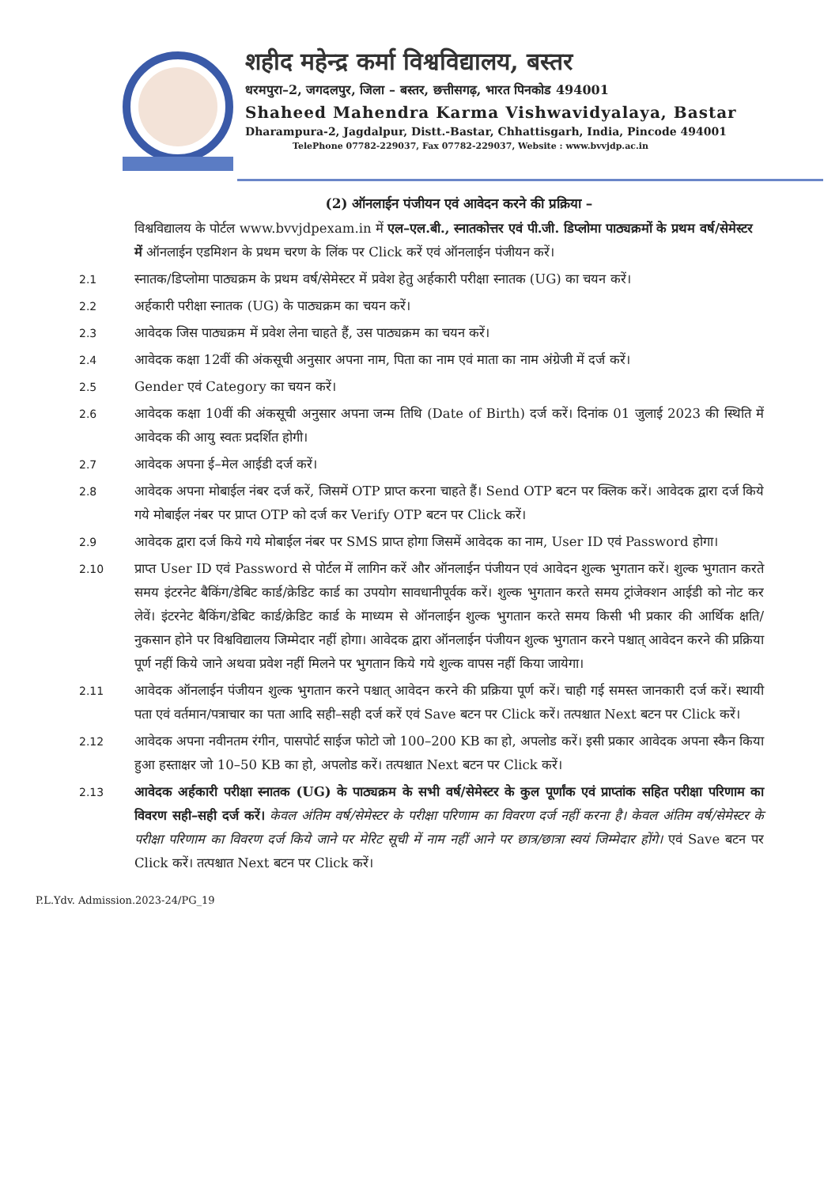शहीद महेन्द्र कर्मा विश्वविद्यालय, बस्तर
धरमपुरा–2, जगदलपुर, जिला – बस्तर, छत्तीसगढ़, भारत पिनकोड 494001
Shaheed Mahendra Karma Vishwavidyalaya, Bastar
Dharampura-2, Jagdalpur, Distt.-Bastar, Chhattisgarh, India, Pincode 494001
TelePhone 07782-229037, Fax 07782-229037, Website : www.bvvjdp.ac.in
(2) ऑनलाईन पंजीयन एवं आवेदन करने की प्रक्रिया –
विश्वविद्यालय के पोर्टल www.bvvjdpexam.in में एल–एल.बी., स्नातकोत्तर एवं पी.जी. डिप्लोमा पाठ्यक्रमों के प्रथम वर्ष/सेमेस्टर में ऑनलाईन एडमिशन के प्रथम चरण के लिंक पर Click करें एवं ऑनलाईन पंजीयन करें।
2.1
स्नातक/डिप्लोमा पाठ्यक्रम के प्रथम वर्ष/सेमेस्टर में प्रवेश हेतु अर्हकारी परीक्षा स्नातक (UG) का चयन करें।
2.2
अर्हकारी परीक्षा स्नातक (UG) के पाठ्यक्रम का चयन करें।
2.3
आवेदक जिस पाठ्यक्रम में प्रवेश लेना चाहते हैं, उस पाठ्यक्रम का चयन करें।
2.4
आवेदक कक्षा 12वीं की अंकसूची अनुसार अपना नाम, पिता का नाम एवं माता का नाम अंग्रेजी में दर्ज करें।
2.5
Gender एवं Category का चयन करें।
2.6
आवेदक कक्षा 10वीं की अंकसूची अनुसार अपना जन्म तिथि (Date of Birth) दर्ज करें। दिनांक 01 जुलाई 2023 की स्थिति में आवेदक की आयु स्वतः प्रदर्शित होगी।
2.7
आवेदक अपना ई–मेल आईडी दर्ज करें।
2.8
आवेदक अपना मोबाईल नंबर दर्ज करें, जिसमें OTP प्राप्त करना चाहते हैं। Send OTP बटन पर क्लिक करें। आवेदक द्वारा दर्ज किये गये मोबाईल नंबर पर प्राप्त OTP को दर्ज कर Verify OTP बटन पर Click करें।
2.9
आवेदक द्वारा दर्ज किये गये मोबाईल नंबर पर SMS प्राप्त होगा जिसमें आवेदक का नाम, User ID एवं Password होगा।
2.10
प्राप्त User ID एवं Password से पोर्टल में लागिन करें और ऑनलाईन पंजीयन एवं आवेदन शुल्क भुगतान करें। शुल्क भुगतान करते समय इंटरनेट बैकिंग/डेबिट कार्ड/क्रेडिट कार्ड का उपयोग सावधानीपूर्वक करें। शुल्क भुगतान करते समय ट्रांजेक्शन आईडी को नोट कर लेवें। इंटरनेट बैकिंग/डेबिट कार्ड/क्रेडिट कार्ड के माध्यम से ऑनलाईन शुल्क भुगतान करते समय किसी भी प्रकार की आर्थिक क्षति/नुकसान होने पर विश्वविद्यालय जिम्मेदार नहीं होगा। आवेदक द्वारा ऑनलाईन पंजीयन शुल्क भुगतान करने पश्चात् आवेदन करने की प्रक्रिया पूर्ण नहीं किये जाने अथवा प्रवेश नहीं मिलने पर भुगतान किये गये शुल्क वापस नहीं किया जायेगा।
2.11
आवेदक ऑनलाईन पंजीयन शुल्क भुगतान करने पश्चात् आवेदन करने की प्रक्रिया पूर्ण करें। चाही गई समस्त जानकारी दर्ज करें। स्थायी पता एवं वर्तमान/पत्राचार का पता आदि सही–सही दर्ज करें एवं Save बटन पर Click करें। तत्पश्चात Next बटन पर Click करें।
2.12
आवेदक अपना नवीनतम रंगीन, पासपोर्ट साईज फोटो जो 100–200 KB का हो, अपलोड करें। इसी प्रकार आवेदक अपना स्कैन किया हुआ हस्ताक्षर जो 10–50 KB का हो, अपलोड करें। तत्पश्चात Next बटन पर Click करें।
2.13
आवेदक अर्हकारी परीक्षा स्नातक (UG) के पाठ्यक्रम के सभी वर्ष/सेमेस्टर के कुल पूर्णांक एवं प्राप्तांक सहित परीक्षा परिणाम का विवरण सही–सही दर्ज करें। केवल अंतिम वर्ष/सेमेस्टर के परीक्षा परिणाम का विवरण दर्ज नहीं करना है। केवल अंतिम वर्ष/सेमेस्टर के परीक्षा परिणाम का विवरण दर्ज किये जाने पर मेरिट सूची में नाम नहीं आने पर छात्र/छात्रा स्वयं जिम्मेदार होंगे। एवं Save बटन पर Click करें। तत्पश्चात Next बटन पर Click करें।
P.L.Ydv. Admission.2023-24/PG_19